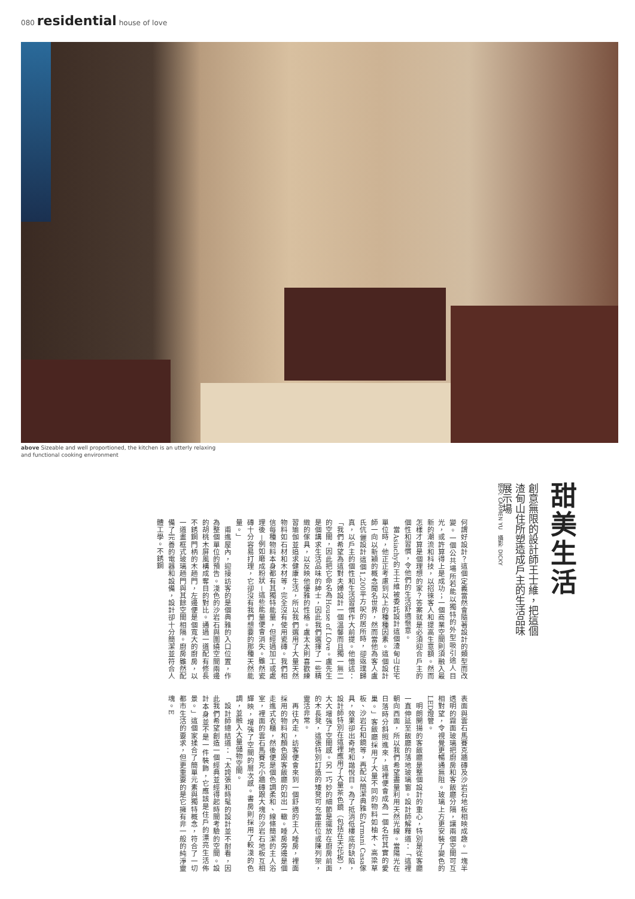080 residential house of love
above Sizeable and well proportioned, the kitchen is an utterly relaxing and functional cooking environment
甜美生活
創意無限的設計師王士維，把這個渣甸山住所塑造成戶主的生活品味展示場
撰文: CARMEN YU　攝影: DICKY
何謂好設計？這個定義當然會隨著設計的類型而改變。一個公共場所若能以獨特的外型吸引途人目光，或許算得上是成功；一個商業空間則須融入最新的潮流和科技，以招徠客人和提高生意額。然而怎樣才算是個理想的家？答案就是必須迎合戶主的個性和習慣，令他們的生活舒適愜意。
　當Asiachy的王士維被委託設計這個渣甸山住宅單位時，他正正考慮到以上的種種因素。這個設計師一向以新穎的概念聞名世界，然而當他為客人盧氏伉儷設計這個1,200平方呎的居所時，卻返璞歸真，以戶主的個性和生活習慣作大前提。他憶述：「我們希望為這對夫婦設計一個溫馨而且獨一無二的空間，因此把它命名為House of LOve。盧先生是個講求生活品味的紳士，因此我們選擇了一些精緻的傢具，以反映他優雅的性格。盧太太則喜歡練習瑜伽並追求健康生活，所以我們選用了大量天然物料如石材和木材等，完全沒有使用瓷磚。我們相信每種物料本身都有其獨特能量，但經過加工或處理後－例如磨成粉狀－這些能量便會消失。雖然瓷磚十分容易打理，它卻沒有我們想要的那種天然能量。」
　甫進屋內，迎接訪客的是個典雅的入口位置，作為整個單位的預告。淺色的沙岩石與圍繞空間兩邊的胡桃木屏風構成奪目的對比。通過一道配有修長不銹鋼門柄的木趟門，左邊便是個寬大的廚房，以一道畫框式玻璃趟門與其餘空間相隔。廚房雖然配備了完善的電器和設備，設計卻十分簡潔並符合人體工學。不銹鋼
表面與雲石馬賽克牆磚及沙岩石地板相映成趣。一塊半透明的霧面玻璃把廚房和客飯廳分隔，讓兩個空間可互相對望，令視覺更暢通無阻。玻璃上方更安裝了變色的LED燈管。
　明朗開揚的客飯廳是整個設計的重心，特別是從客廳一直伸延至飯廳的落地玻璃窗。設計師解釋道：「這裡朝向西面，所以我們希望盡量利用天然光線。當陽光在日落時分斜照進來，這裡便會成為一個名符其實的愛巢。」客飯廳採用了大量不同的物料如柚木、高梁草板、沙岩石和鏡等，再配以簡潔典雅的Armani Casa傢具，效果卻出奇地和諧悅目。為了抵消低樓底的缺陷，設計師特別在這裡應用了大量茶色鏡（包括在天花板），大大增強了空間感。另一巧妙的細節是擺放在廚房前面的木長凳，這張特別訂造的矮凳可充當座位或陳列架，靈活非常。
　再往內走，訪客便會來到一個舒適的主人睡房，裡面採用的物料和顏色跟客飯廳的如出一轍。睡房旁邊是個走進式衣櫃，然後便是個色調柔和、線條簡潔的主人浴室，裡面的雲石馬賽克小牆磚跟大塊的沙岩石地板互相輝映，增強了空間的層次感。書房則採用了較淺的色調，並融入大量儲物空間。
　設計師總結道：「太誇張和時髦的設計並不耐看，因此我們希望創造一個經典並經得起時間考驗的空間。設計本身並不是一件裝飾，它應該是住戶的漂亮生活佈景。」這個家揉合了簡單元素與獨特概念，符合了一切都市生活的要求，但更重要的是它擁有非一般的純淨靈魂。E